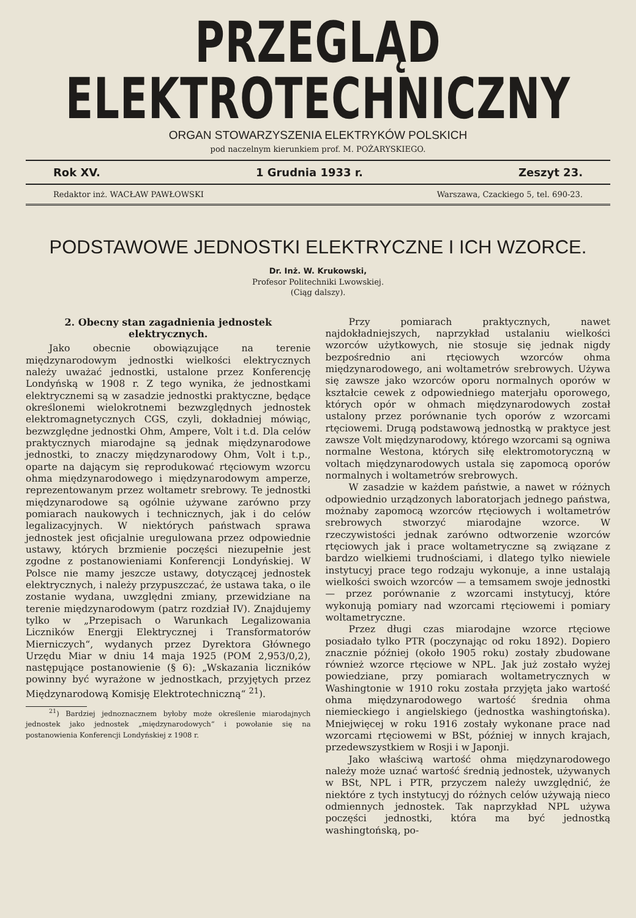PRZEGLĄD ELEKTROTECHNICZNY
ORGAN STOWARZYSZENIA ELEKTRYKÓW POLSKICH
pod naczelnym kierunkiem prof. M. POŻARYSKIEGO.
Rok XV. 1 Grudnia 1933 r. Zeszyt 23.
Redaktor inż. WACŁAW PAWŁOWSKI Warszawa, Czackiego 5, tel. 690-23.
PODSTAWOWE JEDNOSTKI ELEKTRYCZNE I ICH WZORCE.
Dr. Inż. W. Krukowski,
Profesor Politechniki Lwowskiej.
(Ciąg dalszy).
2. Obecny stan zagadnienia jednostek elektrycznych.
Jako obecnie obowiązujące na terenie międzynarodowym jednostki wielkości elektrycznych należy uważać jednostki, ustalone przez Konferencję Londyńską w 1908 r. Z tego wynika, że jednostkami elektrycznemi są w zasadzie jednostki praktyczne, będące określonemi wielokrotnemi bezwzględnych jednostek elektromagnetycznych CGS, czyli, dokładniej mówiąc, bezwzględne jednostki Ohm, Ampere, Volt i t.d. Dla celów praktycznych miarodajne są jednak międzynarodowe jednostki, to znaczy międzynarodowy Ohm, Volt i t.p., oparte na dającym się reprodukować rtęciowym wzorcu ohma międzynarodowego i międzynarodowym amperze, reprezentowanym przez woltametr srebrowy. Te jednostki międzynarodowe są ogólnie używane zarówno przy pomiarach naukowych i technicznych, jak i do celów legalizacyjnych. W niektórych państwach sprawa jednostek jest oficjalnie uregulowana przez odpowiednie ustawy, których brzmienie poczęści niezupełnie jest zgodne z postanowieniami Konferencji Londyńskiej. W Polsce nie mamy jeszcze ustawy, dotyczącej jednostek elektrycznych, i należy przypuszczać, że ustawa taka, o ile zostanie wydana, uwzględni zmiany, przewidziane na terenie międzynarodowym (patrz rozdział IV). Znajdujemy tylko w „Przepisach o Warunkach Legalizowania Liczników Energji Elektrycznej i Transformatorów Mierniczych“, wydanych przez Dyrektora Głównego Urzędu Miar w dniu 14 maja 1925 (POM 2,953/0,2), następujące postanowienie (§ 6): „Wskazania liczników powinny być wyrażone w jednostkach, przyjętych przez Międzynarodową Komisję Elektrotechniczną“ <sup>21</sup>).
<sup>21</sup>) Bardziej jednoznacznem byłoby może określenie miarodajnych jednostek jako jednostek „międzynarodowych“ i powołanie się na postanowienia Konferencji Londyńskiej z 1908 r.
Przy pomiarach praktycznych, nawet najdokładniejszych, naprzykład ustalaniu wielkości wzorców użytkowych, nie stosuje się jednak nigdy bezpośrednio ani rtęciowych wzorców ohma międzynarodowego, ani woltametrów srebrowych. Używa się zawsze jako wzorców oporu normalnych oporów w kształcie cewek z odpowiedniego materjału oporowego, których opór w ohmach międzynarodowych został ustalony przez porównanie tych oporów z wzorcami rtęciowemi. Drugą podstawową jednostką w praktyce jest zawsze Volt międzynarodowy, którego wzorcami są ogniwa normalne Westona, których siłę elektromotoryczną w voltach międzynarodowych ustala się zapomocą oporów normalnych i woltametrów srebrowych.
W zasadzie w każdem państwie, a nawet w różnych odpowiednio urządzonych laboratorjach jednego państwa, możnaby zapomocą wzorców rtęciowych i woltametrów srebrowych stworzyć miarodajne wzorce. W rzeczywistości jednak zarówno odtworzenie wzorców rtęciowych jak i prace woltametryczne są związane z bardzo wielkiemi trudnościami, i dlatego tylko niewiele instytucyj prace tego rodzaju wykonuje, a inne ustalają wielkości swoich wzorców — a temsamem swoje jednostki — przez porównanie z wzorcami instytucyj, które wykonują pomiary nad wzorcami rtęciowemi i pomiary woltametryczne.
Przez długi czas miarodajne wzorce rtęciowe posiadało tylko PTR (poczynając od roku 1892). Dopiero znacznie później (około 1905 roku) zostały zbudowane również wzorce rtęciowe w NPL. Jak już zostało wyżej powiedziane, przy pomiarach woltametrycznych w Washingtonie w 1910 roku została przyjęta jako wartość ohma międzynarodowego wartość średnia ohma niemieckiego i angielskiego (jednostka washingtońska). Mniejwięcej w roku 1916 zostały wykonane prace nad wzorcami rtęciowemi w BSt, później w innych krajach, przedewszystkiem w Rosji i w Japonji.
Jako właściwą wartość ohma międzynarodowego należy może uznać wartość średnią jednostek, używanych w BSt, NPL i PTR, przyczem należy uwzględnić, że niektóre z tych instytucyj do różnych celów używają nieco odmiennych jednostek. Tak naprzykład NPL używa poczęści jednostki, która ma być jednostką washingtońską, po-